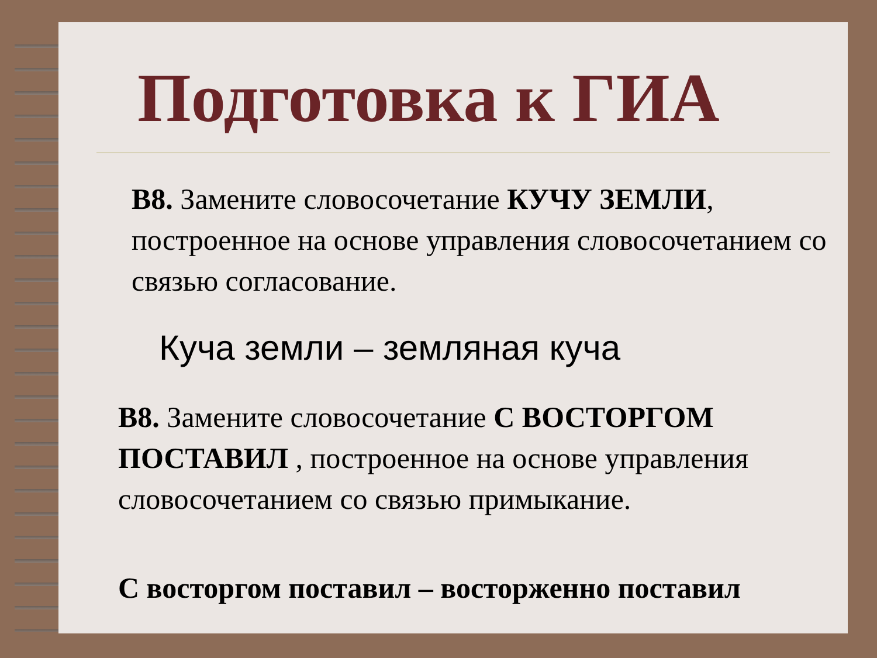Подготовка к ГИА
В8. Замените словосочетание КУЧУ ЗЕМЛИ, построенное на основе управления словосочетанием со связью согласование.
Куча земли – земляная куча
В8. Замените словосочетание С ВОСТОРГОМ ПОСТАВИЛ , построенное на основе управления словосочетанием со связью примыкание.
С восторгом поставил – восторженно поставил